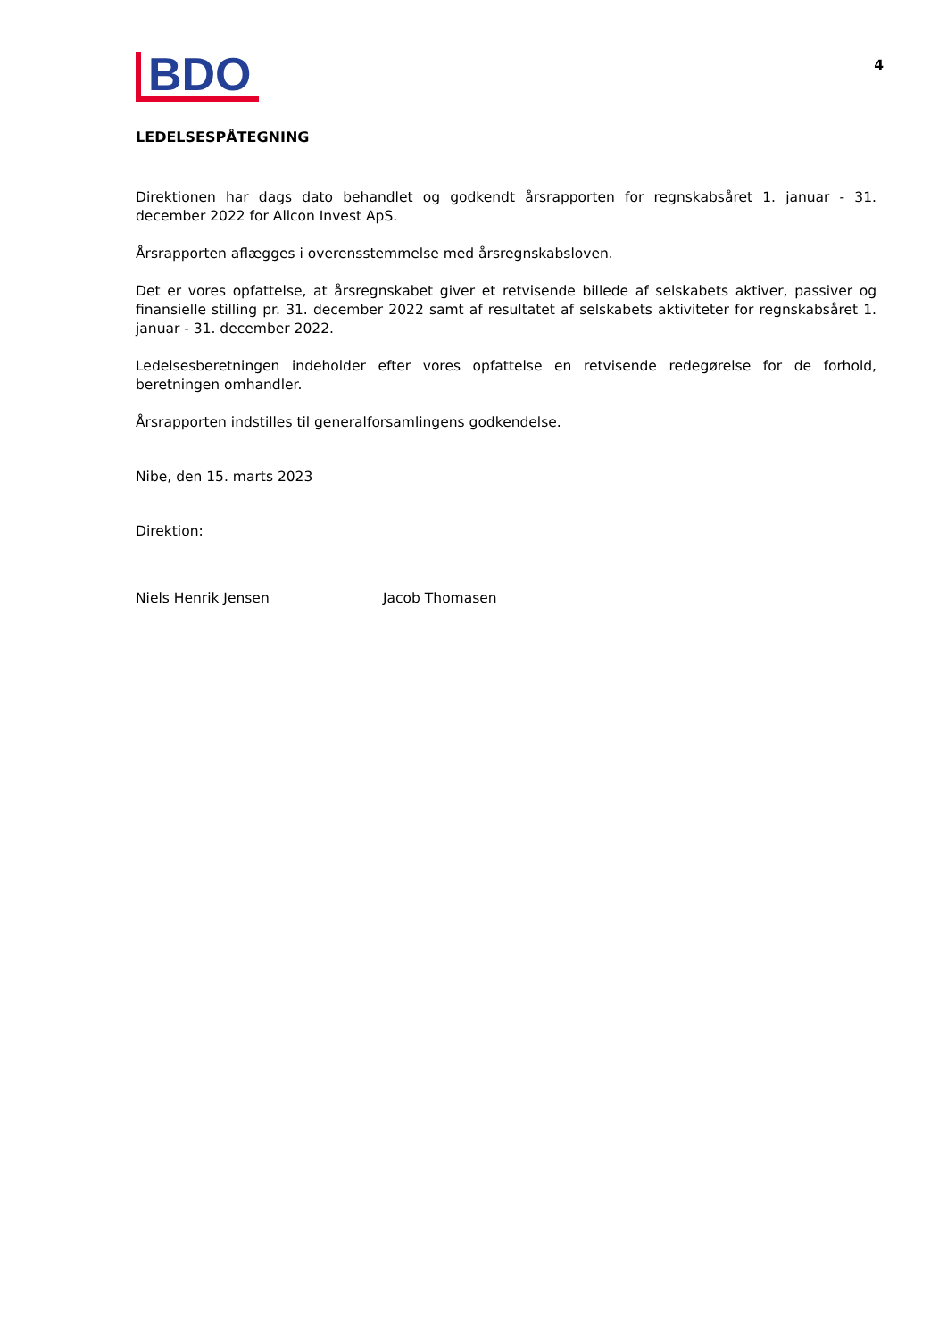BDO
4
LEDELSESPÅTEGNING
Direktionen har dags dato behandlet og godkendt årsrapporten for regnskabsåret 1. januar - 31. december 2022 for Allcon Invest ApS.
Årsrapporten aflægges i overensstemmelse med årsregnskabsloven.
Det er vores opfattelse, at årsregnskabet giver et retvisende billede af selskabets aktiver, passiver og finansielle stilling pr. 31. december 2022 samt af resultatet af selskabets aktiviteter for regnskabsåret 1. januar - 31. december 2022.
Ledelsesberetningen indeholder efter vores opfattelse en retvisende redegørelse for de forhold, beretningen omhandler.
Årsrapporten indstilles til generalforsamlingens godkendelse.
Nibe, den 15. marts 2023
Direktion:
Niels Henrik Jensen Jacob Thomasen